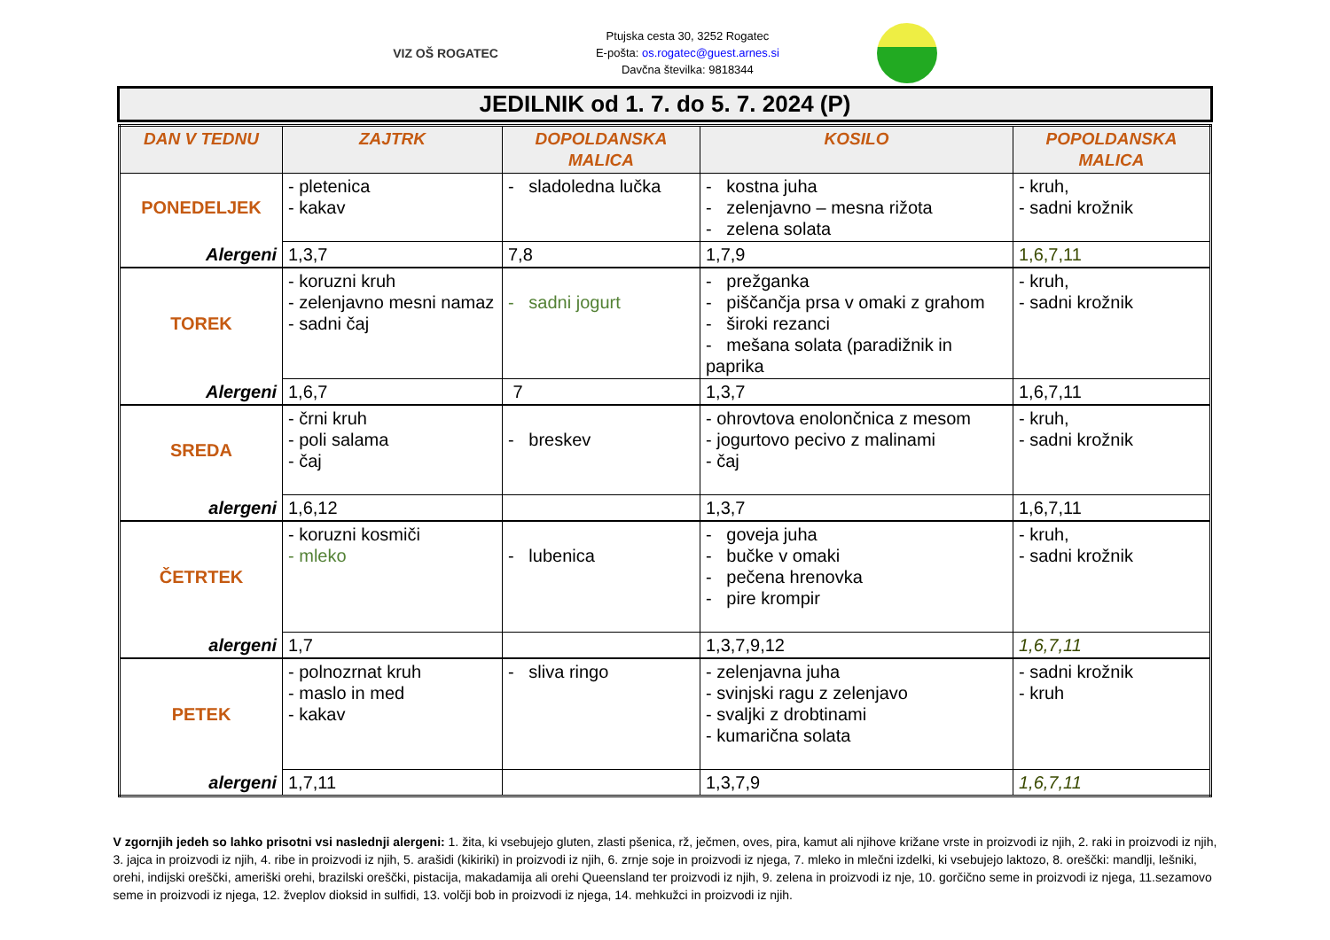VIZ OŠ ROGATEC
Ptujska cesta 30, 3252 Rogatec
E-pošta: os.rogatec@guest.arnes.si
Davčna številka: 9818344
JEDILNIK od 1. 7. do 5. 7. 2024 (P)
| DAN V TEDNU | ZAJTRK | DOPOLDANSKA MALICA | KOSILO | POPOLDANSKA MALICA |
| --- | --- | --- | --- | --- |
| PONEDELJEK | - pletenica - kakav | - sladoledna lučka | - kostna juha - zelenjavno – mesna rižota - zelena solata | - kruh, - sadni krožnik |
| Alergeni | 1,3,7 | 7,8 | 1,7,9 | 1,6,7,11 |
| TOREK | - koruzni kruh - zelenjavno mesni namaz - sadni čaj | - sadni jogurt | - prežganka - piščančja prsa v omaki z grahom - široki rezanci - mešana solata (paradižnik in paprika | - kruh, - sadni krožnik |
| Alergeni | 1,6,7 | 7 | 1,3,7 | 1,6,7,11 |
| SREDA | - črni kruh - poli salama - čaj | - breskev | - ohrovtova enolončnica z mesom - jogurtovo pecivo z malinami - čaj | - kruh, - sadni krožnik |
| alergeni | 1,6,12 | | 1,3,7 | 1,6,7,11 |
| ČETRTEK | - koruzni kosmiči - mleko | - lubenica | - goveja juha - bučke v omaki - pečena hrenovka - pire krompir | - kruh, - sadni krožnik |
| alergeni | 1,7 | | 1,3,7,9,12 | 1,6,7,11 |
| PETEK | - polnozrnat kruh - maslo in med - kakav | - sliva ringo | - zelenjavna juha - svinjski ragu z zelenjavo - svaljki z drobtinami - kumarična solata | - sadni krožnik - kruh |
| alergeni | 1,7,11 | | 1,3,7,9 | 1,6,7,11 |
V zgornjih jedeh so lahko prisotni vsi naslednji alergeni: 1. žita, ki vsebujejo gluten, zlasti pšenica, rž, ječmen, oves, pira, kamut ali njihove križane vrste in proizvodi iz njih, 2. raki in proizvodi iz njih, 3. jajca in proizvodi iz njih, 4. ribe in proizvodi iz njih, 5. arašidi (kikiriki) in proizvodi iz njih, 6. zrnje soje in proizvodi iz njega, 7. mleko in mlečni izdelki, ki vsebujejo laktozo, 8. oreščki: mandlji, lešniki, orehi, indijski oreščki, ameriški orehi, brazilski oreščki, pistacija, makadamija ali orehi Queensland ter proizvodi iz njih, 9. zelena in proizvodi iz nje, 10. gorčično seme in proizvodi iz njega, 11.sezamovo seme in proizvodi iz njega, 12. žveplov dioksid in sulfidi, 13. volčji bob in proizvodi iz njega, 14. mehkužci in proizvodi iz njih.